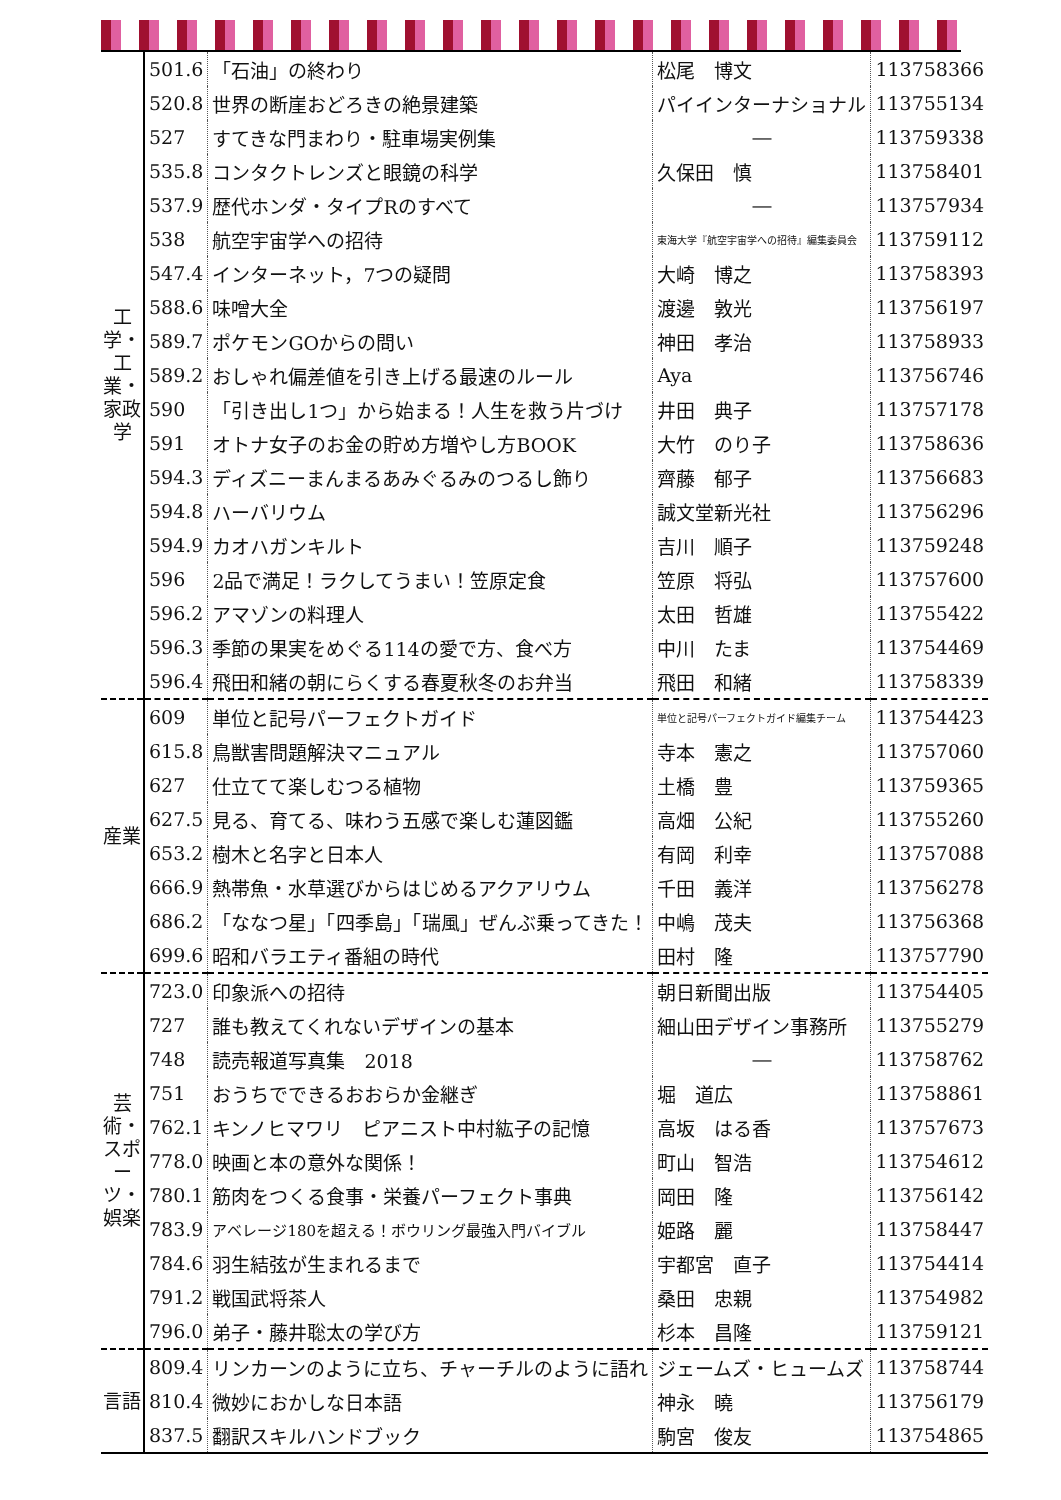| 工学・工業・家政学 | 501.6 | 「石油」の終わり | 松尾 博文 | 113758366 |
| | 520.8 | 世界の断崖おどろきの絶景建築 | パイインターナショナル | 113755134 |
| | 527 | すてきな門まわり・駐車場実例集 | ― | 113759338 |
| | 535.8 | コンタクトレンズと眼鏡の科学 | 久保田 慎 | 113758401 |
| | 537.9 | 歴代ホンダ・タイプRのすべて | ― | 113757934 |
| | 538 | 航空宇宙学への招待 | 東海大学『航空宇宙学への招待』編集委員会 | 113759112 |
| | 547.4 | インターネット，7つの疑問 | 大崎 博之 | 113758393 |
| | 588.6 | 味噌大全 | 渡邊 敦光 | 113756197 |
| | 589.7 | ポケモンGOからの問い | 神田 孝治 | 113758933 |
| | 589.2 | おしゃれ偏差値を引き上げる最速のルール | Aya | 113756746 |
| | 590 | 「引き出し1つ」から始まる！人生を救う片づけ | 井田 典子 | 113757178 |
| | 591 | オトナ女子のお金の貯め方増やし方BOOK | 大竹 のり子 | 113758636 |
| | 594.3 | ディズニーまんまるあみぐるみのつるし飾り | 齊藤 郁子 | 113756683 |
| | 594.8 | ハーバリウム | 誠文堂新光社 | 113756296 |
| | 594.9 | カオハガンキルト | 吉川 順子 | 113759248 |
| | 596 | 2品で満足！ラクしてうまい！笠原定食 | 笠原 将弘 | 113757600 |
| | 596.2 | アマゾンの料理人 | 太田 哲雄 | 113755422 |
| | 596.3 | 季節の果実をめぐる114の愛で方、食べ方 | 中川 たま | 113754469 |
| | 596.4 | 飛田和緒の朝にらくする春夏秋冬のお弁当 | 飛田 和緒 | 113758339 |
| 産業 | 609 | 単位と記号パーフェクトガイド | 単位と記号パーフェクトガイド編集チーム | 113754423 |
| | 615.8 | 鳥獣害問題解決マニュアル | 寺本 憲之 | 113757060 |
| | 627 | 仕立てて楽しむつる植物 | 土橋 豊 | 113759365 |
| | 627.5 | 見る、育てる、味わう五感で楽しむ蓮図鑑 | 高畑 公紀 | 113755260 |
| | 653.2 | 樹木と名字と日本人 | 有岡 利幸 | 113757088 |
| | 666.9 | 熱帯魚・水草選びからはじめるアクアリウム | 千田 義洋 | 113756278 |
| | 686.2 | 「ななつ星」「四季島」「瑞風」ぜんぶ乗ってきた！ | 中嶋 茂夫 | 113756368 |
| | 699.6 | 昭和バラエティ番組の時代 | 田村 隆 | 113757790 |
| 芸術・スポーツ・娯楽 | 723.0 | 印象派への招待 | 朝日新聞出版 | 113754405 |
| | 727 | 誰も教えてくれないデザインの基本 | 細山田デザイン事務所 | 113755279 |
| | 748 | 読売報道写真集 2018 | ― | 113758762 |
| | 751 | おうちでできるおおらか金継ぎ | 堀 道広 | 113758861 |
| | 762.1 | キンノヒマワリ ピアニスト中村紘子の記憶 | 高坂 はる香 | 113757673 |
| | 778.0 | 映画と本の意外な関係！ | 町山 智浩 | 113754612 |
| | 780.1 | 筋肉をつくる食事・栄養パーフェクト事典 | 岡田 隆 | 113756142 |
| | 783.9 | アベレージ180を超える！ボウリング最強入門バイブル | 姫路 麗 | 113758447 |
| | 784.6 | 羽生結弦が生まれるまで | 宇都宮 直子 | 113754414 |
| | 791.2 | 戦国武将茶人 | 桑田 忠親 | 113754982 |
| | 796.0 | 弟子・藤井聡太の学び方 | 杉本 昌隆 | 113759121 |
| 言語 | 809.4 | リンカーンのように立ち、チャーチルのように語れ | ジェームズ・ヒュームズ | 113758744 |
| | 810.4 | 微妙におかしな日本語 | 神永 曉 | 113756179 |
| | 837.5 | 翻訳スキルハンドブック | 駒宮 俊友 | 113754865 |